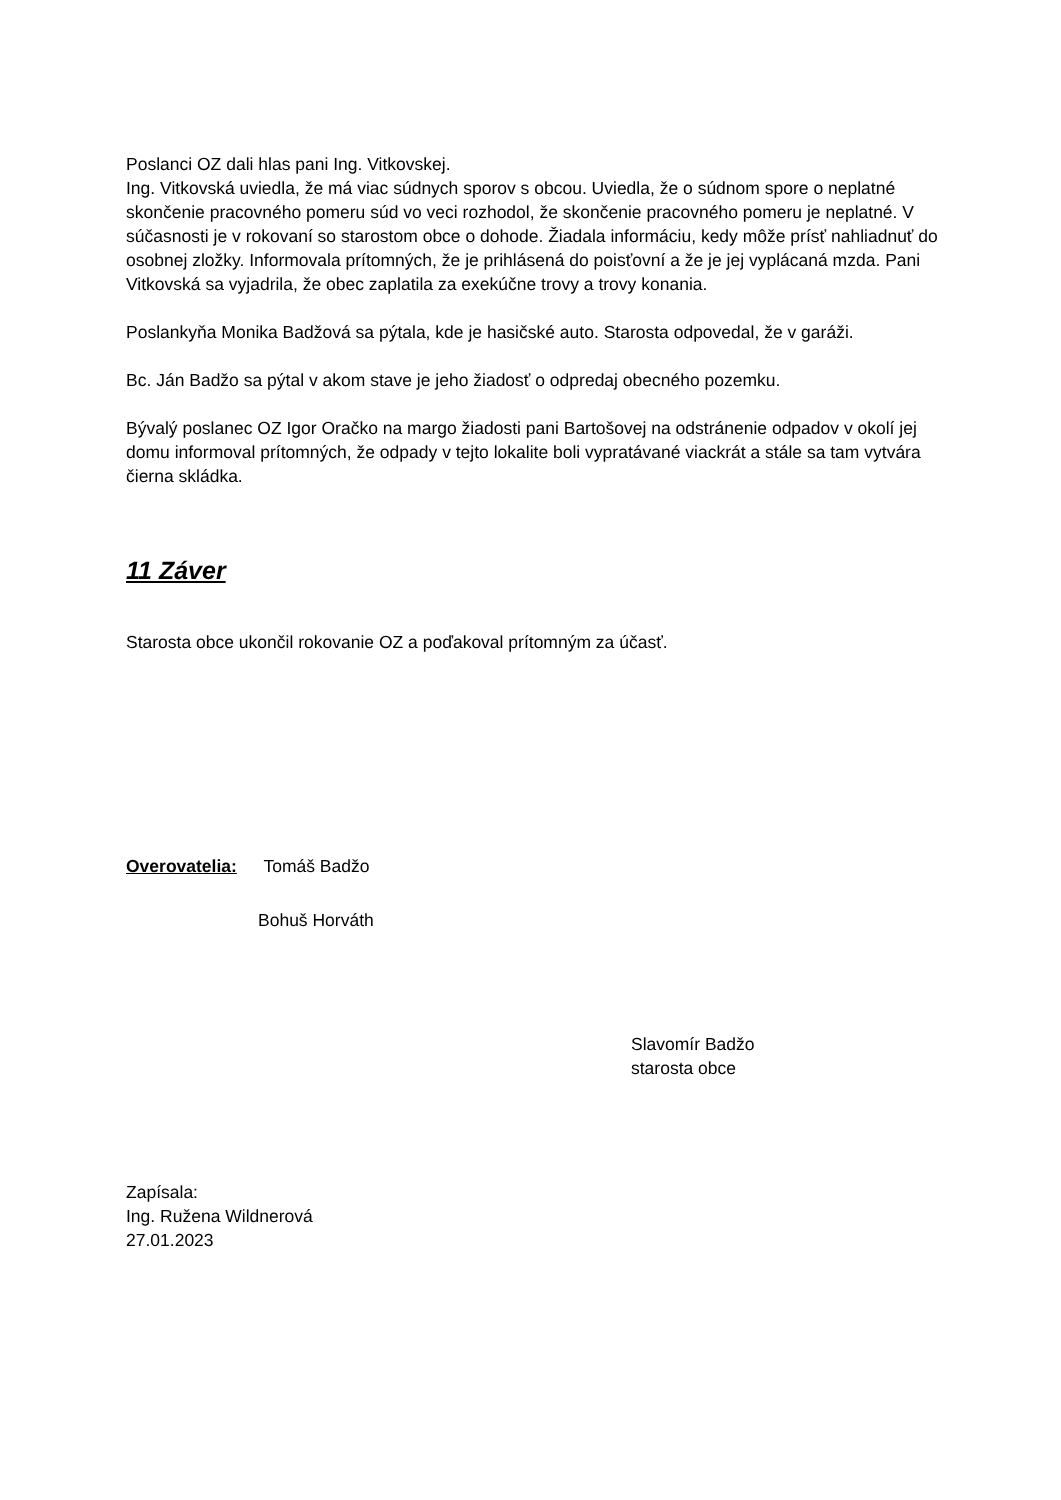Poslanci OZ dali hlas pani Ing. Vitkovskej.
Ing. Vitkovská uviedla, že má viac súdnych sporov s obcou. Uviedla, že o súdnom spore o neplatné skončenie pracovného pomeru súd vo veci rozhodol, že skončenie pracovného pomeru je neplatné. V súčasnosti je v rokovaní so starostom obce o dohode. Žiadala informáciu, kedy môže prísť nahliadnuť do osobnej zložky. Informovala prítomných, že je prihlásená do poisťovní a že je jej vyplácaná mzda. Pani Vitkovská sa vyjadrila, že obec zaplatila za exekúčne trovy a trovy konania.
Poslankyňa Monika Badžová sa pýtala, kde je hasičské auto. Starosta odpovedal, že v garáži.
Bc. Ján Badžo sa pýtal v akom stave je jeho žiadosť o odpredaj obecného pozemku.
Bývalý poslanec OZ Igor Oračko na margo žiadosti pani Bartošovej na odstránenie odpadov v okolí jej domu informoval prítomných, že odpady v tejto lokalite boli vypratávané viackrát a stále sa tam vytvára čierna skládka.
11 Záver
Starosta obce ukončil rokovanie OZ a poďakoval prítomným za účasť.
Overovatelia: Tomáš Badžo
Bohuš Horváth
Slavomír Badžo
starosta obce
Zapísala:
Ing. Ružena Wildnerová
27.01.2023